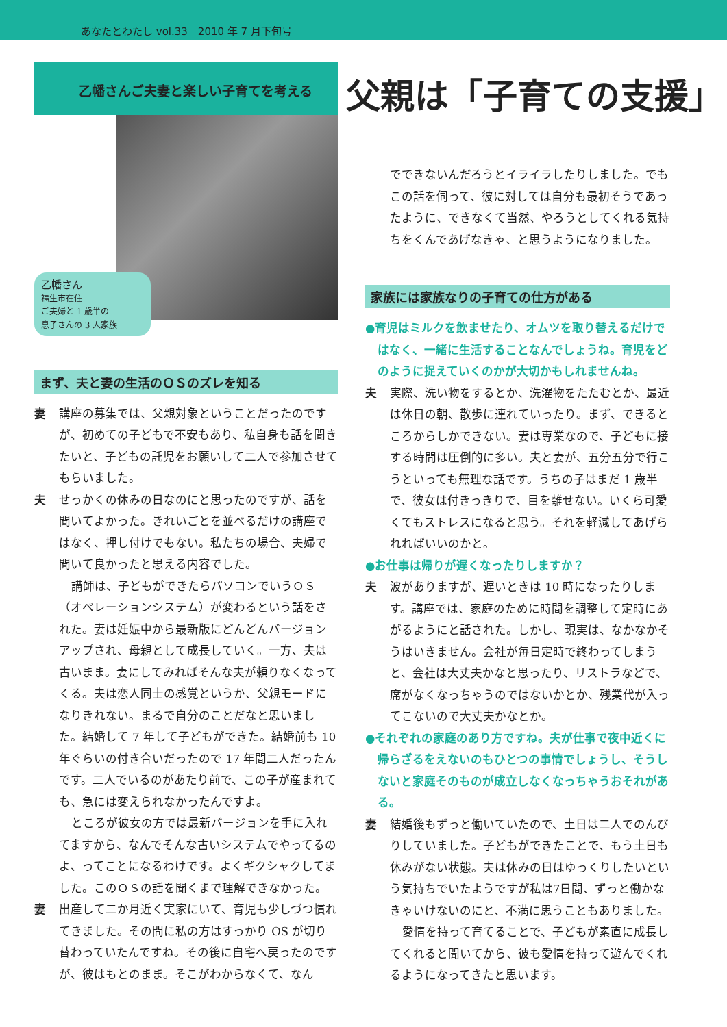あなたとわたし vol.33　2010 年 7 月下旬号
父親は「子育ての支援」
乙幡さんご夫妻と楽しい子育てを考える
乙幡さん
福生市在住
ご夫婦と 1 歳半の
息子さんの 3 人家族
まず、夫と妻の生活のＯＳのズレを知る
妻 講座の募集では、父親対象ということだったのですが、初めての子どもで不安もあり、私自身も話を聞きたいと、子どもの託児をお願いして二人で参加させてもらいました。
夫 せっかくの休みの日なのにと思ったのですが、話を聞いてよかった。きれいごとを並べるだけの講座ではなく、押し付けでもない。私たちの場合、夫婦で聞いて良かったと思える内容でした。
講師は、子どもができたらパソコンでいうＯＳ（オペレーションシステム）が変わるという話をされた。妻は妊娠中から最新版にどんどんバージョンアップされ、母親として成長していく。一方、夫は古いまま。妻にしてみればそんな夫が頼りなくなってくる。夫は恋人同士の感覚というか、父親モードになりきれない。まるで自分のことだなと思いました。結婚して 7 年して子どもができた。結婚前も 10 年ぐらいの付き合いだったので 17 年間二人だったんです。二人でいるのがあたり前で、この子が産まれても、急には変えられなかったんですよ。
ところが彼女の方では最新バージョンを手に入れてますから、なんでそんな古いシステムでやってるの よ、ってことになるわけです。よくギクシャクしてました。このＯＳの話を聞くまで理解できなかった。
妻 出産して二か月近く実家にいて、育児も少しづつ慣れてきました。その間に私の方はすっかり OS が切り替わっていたんですね。その後に自宅へ戻ったのですが、彼はもとのまま。そこがわからなくて、なん
でできないんだろうとイライラしたりしました。でもこの話を伺って、彼に対しては自分も最初そうであったように、できなくて当然、やろうとしてくれる気持ちをくんであげなきゃ、と思うようになりました。
家族には家族なりの子育ての仕方がある
●育児はミルクを飲ませたり、オムツを取り替えるだけではなく、一緒に生活することなんでしょうね。育児をどのように捉えていくのかが大切かもしれませんね。
夫 実際、洗い物をするとか、洗濯物をたたむとか、最近は休日の朝、散歩に連れていったり。まず、できるところからしかできない。妻は専業なので、子どもに接する時間は圧倒的に多い。夫と妻が、五分五分で行こうといっても無理な話です。うちの子はまだ 1 歳半で、彼女は付きっきりで、目を離せない。いくら可愛くてもストレスになると思う。それを軽減してあげられればいいのかと。
●お仕事は帰りが遅くなったりしますか？
夫 波がありますが、遅いときは 10 時になったりします。講座では、家庭のために時間を調整して定時にあがるようにと話された。しかし、現実は、なかなかそうはいきません。会社が毎日定時で終わってしまうと、会社は大丈夫かなと思ったり、リストラなどで、席がなくなっちゃうのではないかとか、残業代が入ってこないので大丈夫かなとか。
●それぞれの家庭のあり方ですね。夫が仕事で夜中近くに帰らざるをえないのもひとつの事情でしょうし、そうしないと家庭そのものが成立しなくなっちゃうおそれがある。
妻 結婚後もずっと働いていたので、土日は二人でのんびりしていました。子どもができたことで、もう土日も休みがない状態。夫は休みの日はゆっくりしたいという気持ちでいたようですが私は7日間、ずっと働かなきゃいけないのにと、不満に思うこともありました。
愛情を持って育てることで、子どもが素直に成長してくれると聞いてから、彼も愛情を持って遊んでくれるようになってきたと思います。